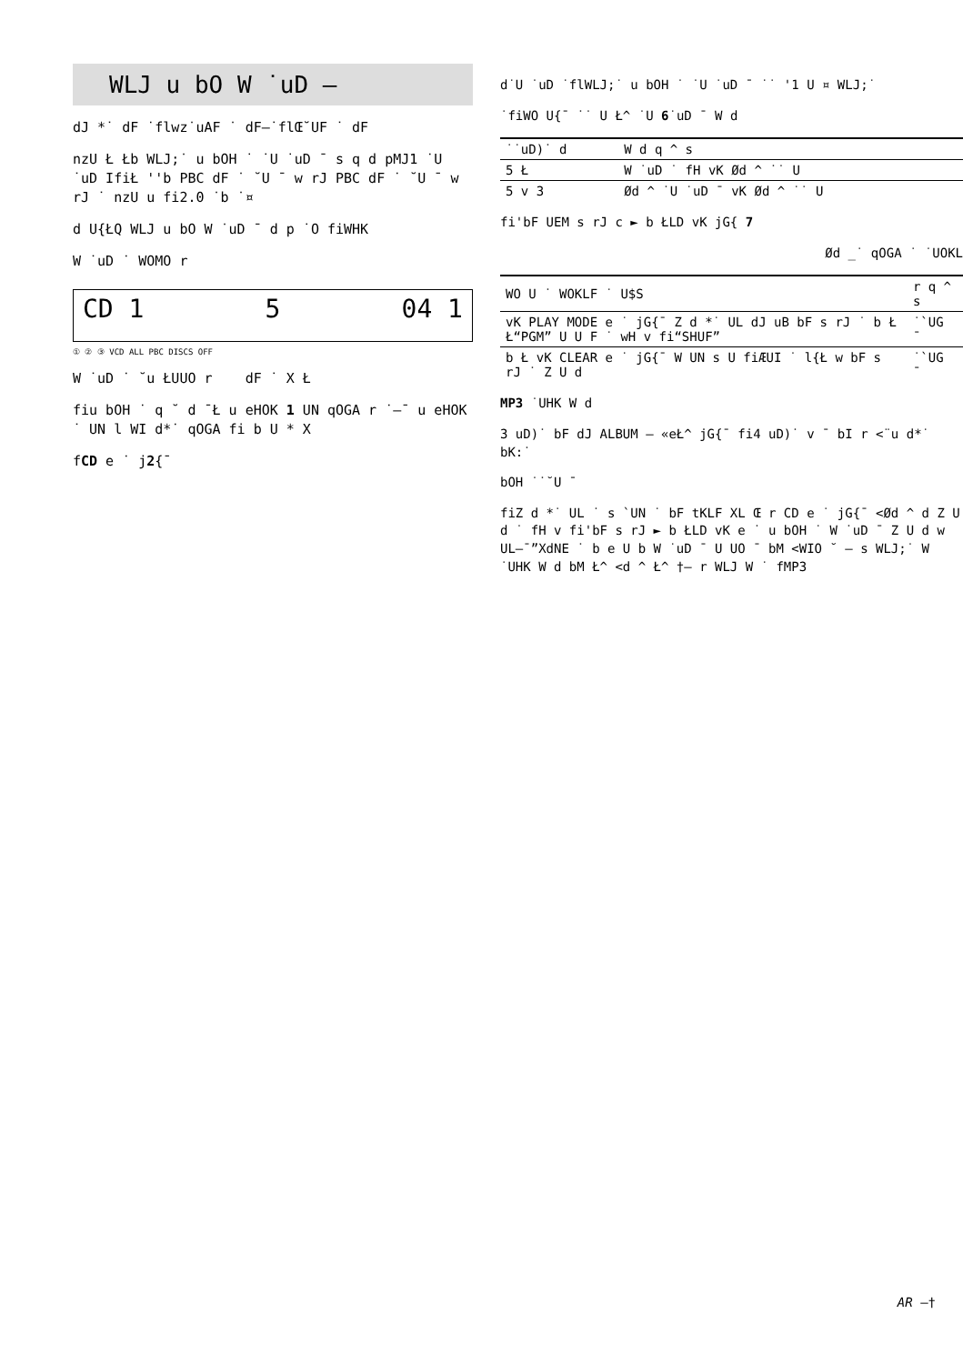WLJ u bO W ˙uD –
dJ *˙ dF ˙flwz˙uAF ˙ dF—˙flŒ˘UF ˙ dF
nzU Ł Łb WLJ;˙ u bOH ˙ ˙U ˙uD ¯ s q d pMJ1 ˙U ˙uD IfiŁ ''b PBC dF ˙ ˘U ¯ w rJ PBC dF ˙ ˘U ¯ w rJ ˙ nzU u fi2.0 ˙b ˙¤
d U{ŁQ WLJ u bO W ˙uD ¯ d p ˙O fiWHK
W ˙uD ˙ WOMO r
CD 1 5 04 1
① ② ③ VCD ALL PBC DISCS OFF
W ˙uD ˙ ˘u ŁUUO r dF ˙ X Ł
fiu bOH ˙ q ˘ d ¯Ł u eHOK 1 UN qOGA r ˙—¯ u eHOK ˙ UN l WI d*˙ qOGA fi b U * X
fCD e ˙ j2{¯
d˙U ˙uD ˙flWLJ;˙ u bOH ˙ ˙U ˙uD ¯ ˙˙ '1 U ¤ WLJ;˙
˙fiWO U{¯ ˙˙ U Ł^ ˙U 6˙uD ¯ W d
| ˙˙uD)˙ d | W d q ^ s |
| --- | --- |
| 5 Ł | W ˙uD ˙ fH vK Ød ^ ˙˙ U |
| 5 v 3 | Ød ^ ˙U ˙uD ¯ vK Ød ^ ˙˙ U |
fi'bF UEM s rJ c ► b ŁLD vK jG{ 7
Ød _˙ qOGA ˙ ˙UOKL
| WO U ˙ WOKLF ˙ U$S | r q ^ s |
| --- | --- |
| vK PLAY MODE e ˙ jG{¯ Z d *˙ UL dJ uB bF s rJ ˙ b Ł Ł“PGM” U U F ˙ wH v fi“SHUF” | ˙`UG ¯ |
| b Ł vK CLEAR e ˙ jG{¯ W UN s U fiÆUI ˙ l{Ł w bF s rJ ˙ Z U d | ˙`UG ¯ |
MP3 ˙UHK W d
3 uD)˙ bF dJ ALBUM – «eŁ^ jG{¯ fi4 uD)˙ v ¯ bI r <¨u d*˙ bK:˙
bOH ˙˙˘U ¯
fiZ d *˙ UL ˙ s `UN ˙ bF tKLF XL Œ r CD e ˙ jG{¯ <Ød ^ d Z U d ˙ fH v fi'bF s rJ ► b ŁLD vK e ˙ u bOH ˙ W ˙uD ¯ Z U d w UL—¯”XdNE ˙ b e U b W ˙uD ¯ U UO ¯ bM <WIO ˘ – s WLJ;˙ W ˙UHK W d bM Ł^ <d ^ Ł^ †– r WLJ W ˙ fMP3
AR –†